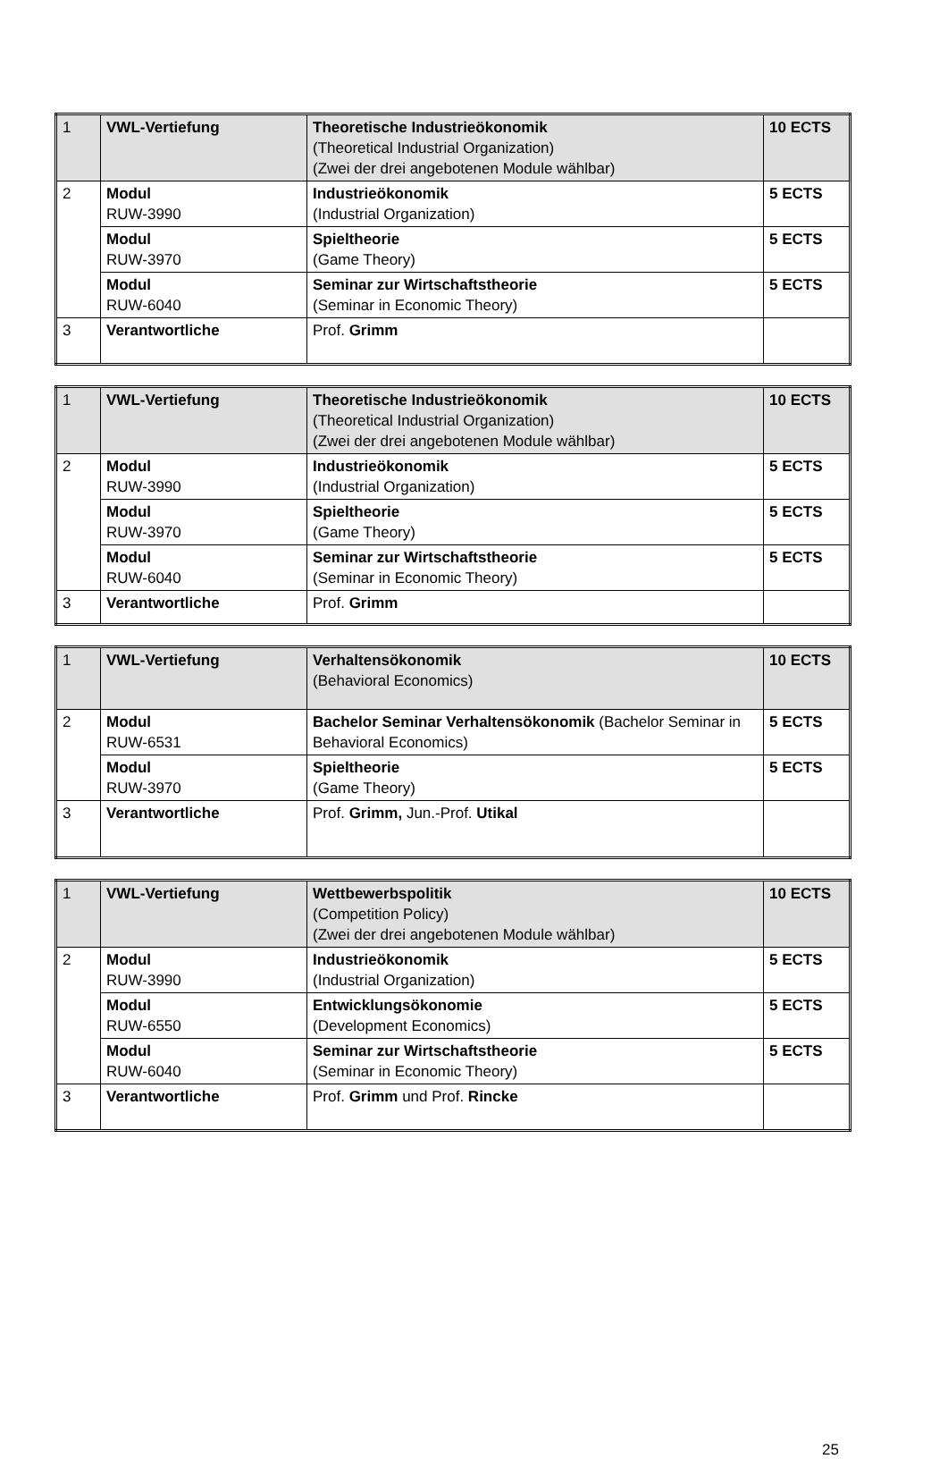| 1 | VWL-Vertiefung | Theoretische Industrieökonomik (Theoretical Industrial Organization) (Zwei der drei angebotenen Module wählbar) | 10 ECTS |
| 2 | Modul RUW-3990 | Industrieökonomik (Industrial Organization) | 5 ECTS |
| | Modul RUW-3970 | Spieltheorie (Game Theory) | 5 ECTS |
| | Modul RUW-6040 | Seminar zur Wirtschaftstheorie (Seminar in Economic Theory) | 5 ECTS |
| 3 | Verantwortliche | Prof. Grimm | |
| 1 | VWL-Vertiefung | Theoretische Industrieökonomik (Theoretical Industrial Organization) (Zwei der drei angebotenen Module wählbar) | 10 ECTS |
| 2 | Modul RUW-3990 | Industrieökonomik (Industrial Organization) | 5 ECTS |
| | Modul RUW-3970 | Spieltheorie (Game Theory) | 5 ECTS |
| | Modul RUW-6040 | Seminar zur Wirtschaftstheorie (Seminar in Economic Theory) | 5 ECTS |
| 3 | Verantwortliche | Prof. Grimm | |
| 1 | VWL-Vertiefung | Verhaltensökonomik (Behavioral Economics) | 10 ECTS |
| 2 | Modul RUW-6531 | Bachelor Seminar Verhaltensökonomik (Bachelor Seminar in Behavioral Economics) | 5 ECTS |
| | Modul RUW-3970 | Spieltheorie (Game Theory) | 5 ECTS |
| 3 | Verantwortliche | Prof. Grimm, Jun.-Prof. Utikal | |
| 1 | VWL-Vertiefung | Wettbewerbspolitik (Competition Policy) (Zwei der drei angebotenen Module wählbar) | 10 ECTS |
| 2 | Modul RUW-3990 | Industrieökonomik (Industrial Organization) | 5 ECTS |
| | Modul RUW-6550 | Entwicklungsökonomie (Development Economics) | 5 ECTS |
| | Modul RUW-6040 | Seminar zur Wirtschaftstheorie (Seminar in Economic Theory) | 5 ECTS |
| 3 | Verantwortliche | Prof. Grimm und Prof. Rincke | |
25